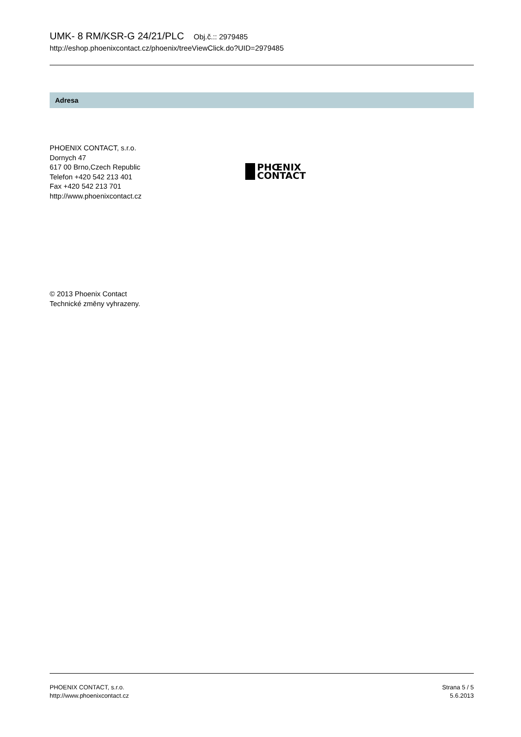UMK- 8 RM/KSR-G 24/21/PLC Obj.č.:: 2979485
http://eshop.phoenixcontact.cz/phoenix/treeViewClick.do?UID=2979485
Adresa
PHOENIX CONTACT, s.r.o.
Dornych 47
617 00 Brno,Czech Republic
Telefon +420 542 213 401
Fax +420 542 213 701
http://www.phoenixcontact.cz
PHŒNIX
CONTACT
© 2013 Phoenix Contact
Technické změny vyhrazeny.
PHOENIX CONTACT, s.r.o.
http://www.phoenixcontact.cz
Strana 5 / 5
5.6.2013